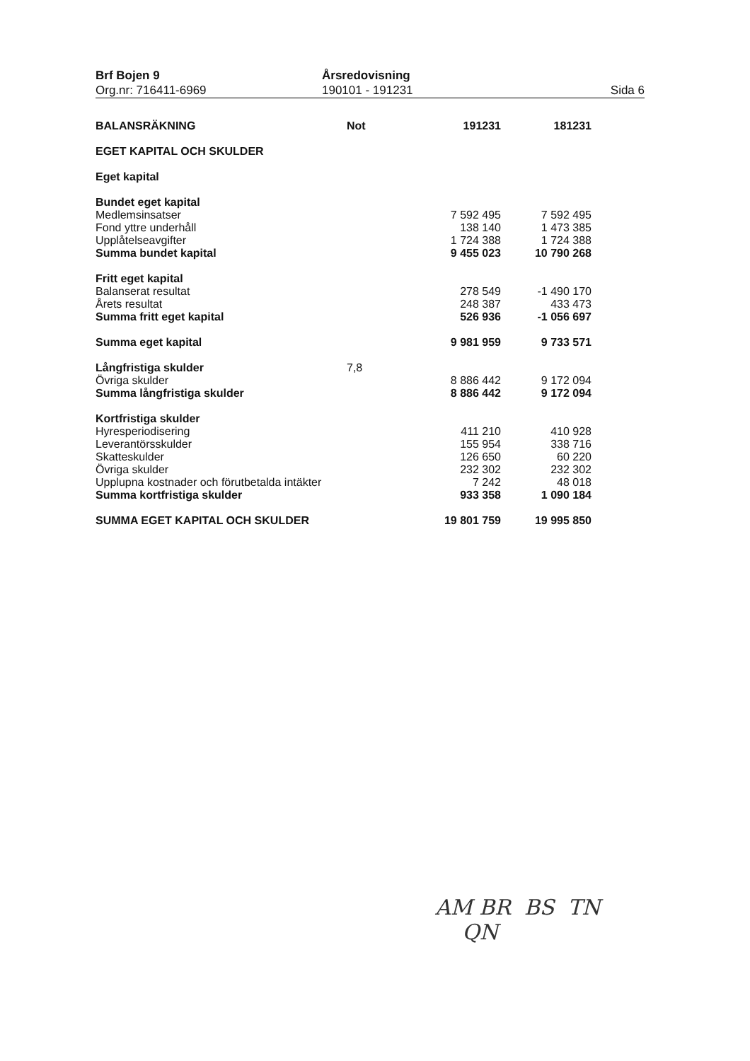Brf Bojen 9
Org.nr: 716411-6969
Årsredovisning
190101 - 191231
Sida 6
| BALANSRÄKNING | Not | 191231 | 181231 |
| --- | --- | --- | --- |
| EGET KAPITAL OCH SKULDER | | | |
| Eget kapital | | | |
| Bundet eget kapital | | | |
| Medlemsinsatser | | 7 592 495 | 7 592 495 |
| Fond yttre underhåll | | 138 140 | 1 473 385 |
| Upplåtelseavgifter | | 1 724 388 | 1 724 388 |
| Summa bundet kapital | | 9 455 023 | 10 790 268 |
| Fritt eget kapital | | | |
| Balanserat resultat | | 278 549 | -1 490 170 |
| Årets resultat | | 248 387 | 433 473 |
| Summa fritt eget kapital | | 526 936 | -1 056 697 |
| Summa eget kapital | | 9 981 959 | 9 733 571 |
| Långfristiga skulder | 7,8 | | |
| Övriga skulder | | 8 886 442 | 9 172 094 |
| Summa långfristiga skulder | | 8 886 442 | 9 172 094 |
| Kortfristiga skulder | | | |
| Hyresperiodisering | | 411 210 | 410 928 |
| Leverantörsskulder | | 155 954 | 338 716 |
| Skatteskulder | | 126 650 | 60 220 |
| Övriga skulder | | 232 302 | 232 302 |
| Upplupna kostnader och förutbetalda intäkter | | 7 242 | 48 018 |
| Summa kortfristiga skulder | | 933 358 | 1 090 184 |
| SUMMA EGET KAPITAL OCH SKULDER | | 19 801 759 | 19 995 850 |
AM BR BS TN
QN